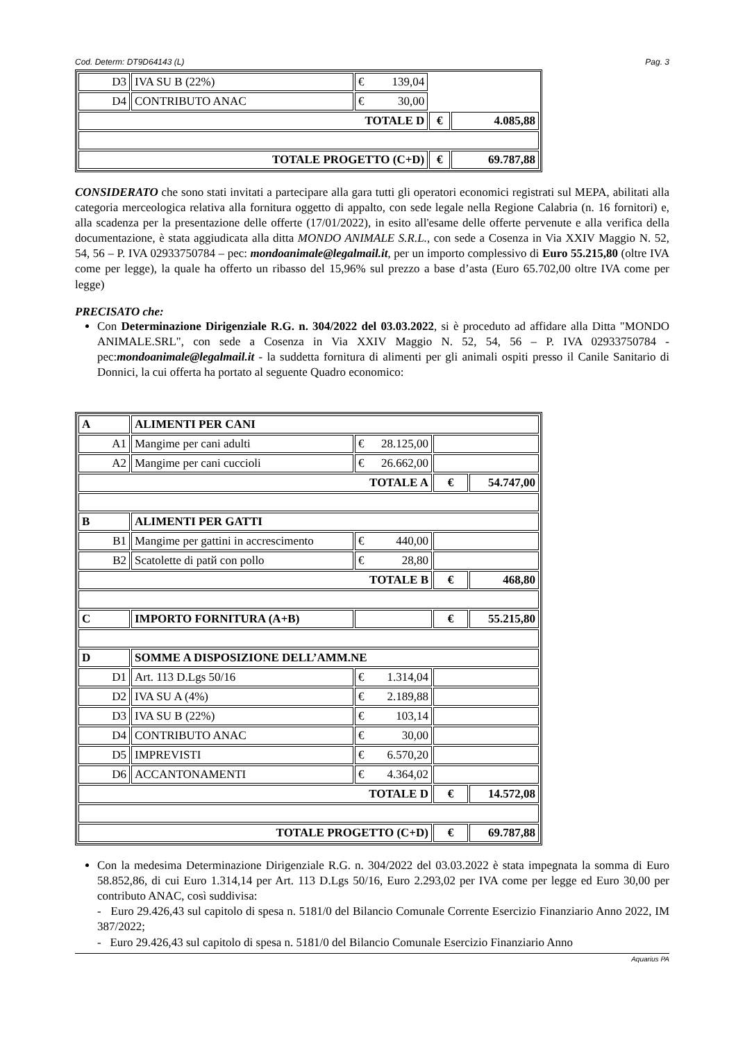Cod. Determ: DT9D64143 (L) Pag. 3
| D3 | IVA SU B (22%) | € 139,04 | | |
| D4 | CONTRIBUTO ANAC | € 30,00 | | |
| TOTALE D | | | € | 4.085,88 |
| TOTALE PROGETTO (C+D) | | | € | 69.787,88 |
CONSIDERATO che sono stati invitati a partecipare alla gara tutti gli operatori economici registrati sul MEPA, abilitati alla categoria merceologica relativa alla fornitura oggetto di appalto, con sede legale nella Regione Calabria (n. 16 fornitori) e, alla scadenza per la presentazione delle offerte (17/01/2022), in esito all'esame delle offerte pervenute e alla verifica della documentazione, è stata aggiudicata alla ditta MONDO ANIMALE S.R.L., con sede a Cosenza in Via XXIV Maggio N. 52, 54, 56 – P. IVA 02933750784 – pec: mondoanimale@legalmail.it, per un importo complessivo di Euro 55.215,80 (oltre IVA come per legge), la quale ha offerto un ribasso del 15,96% sul prezzo a base d’asta (Euro 65.702,00 oltre IVA come per legge)
PRECISATO che:
Con Determinazione Dirigenziale R.G. n. 304/2022 del 03.03.2022, si è proceduto ad affidare alla Ditta "MONDO ANIMALE.SRL", con sede a Cosenza in Via XXIV Maggio N. 52, 54, 56 – P. IVA 02933750784 - pec:mondoanimale@legalmail.it - la suddetta fornitura di alimenti per gli animali ospiti presso il Canile Sanitario di Donnici, la cui offerta ha portato al seguente Quadro economico:
| A | ALIMENTI PER CANI | | | |
| A1 | Mangime per cani adulti | € 28.125,00 | | |
| A2 | Mangime per cani cuccioli | € 26.662,00 | | |
| TOTALE A | | | € | 54.747,00 |
| B | ALIMENTI PER GATTI | | | |
| B1 | Mangime per gattini in accrescimento | € 440,00 | | |
| B2 | Scatolette di patй con pollo | € 28,80 | | |
| TOTALE B | | | € | 468,80 |
| C | IMPORTO FORNITURA (A+B) | | € | 55.215,80 |
| D | SOMME A DISPOSIZIONE DELL’AMM.NE | | | |
| D1 | Art. 113 D.Lgs 50/16 | € 1.314,04 | | |
| D2 | IVA SU A (4%) | € 2.189,88 | | |
| D3 | IVA SU B (22%) | € 103,14 | | |
| D4 | CONTRIBUTO ANAC | € 30,00 | | |
| D5 | IMPREVISTI | € 6.570,20 | | |
| D6 | ACCANTONAMENTI | € 4.364,02 | | |
| TOTALE D | | | € | 14.572,08 |
| TOTALE PROGETTO (C+D) | | | € | 69.787,88 |
Con la medesima Determinazione Dirigenziale R.G. n. 304/2022 del 03.03.2022 è stata impegnata la somma di Euro 58.852,86, di cui Euro 1.314,14 per Art. 113 D.Lgs 50/16, Euro 2.293,02 per IVA come per legge ed Euro 30,00 per contributo ANAC, così suddivisa:
- Euro 29.426,43 sul capitolo di spesa n. 5181/0 del Bilancio Comunale Corrente Esercizio Finanziario Anno 2022, IM 387/2022;
- Euro 29.426,43 sul capitolo di spesa n. 5181/0 del Bilancio Comunale Esercizio Finanziario Anno
Aquarius PA